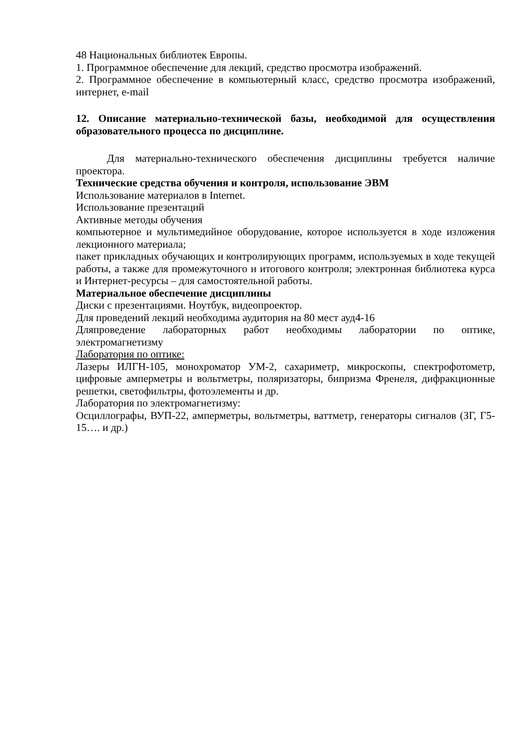48 Национальных библиотек Европы.
1. Программное обеспечение для лекций, средство просмотра изображений.
2. Программное обеспечение в компьютерный класс, средство просмотра изображений, интернет, e-mail
12. Описание материально-технической базы, необходимой для осуществления образовательного процесса по дисциплине.
Для материально-технического обеспечения дисциплины требуется наличие проектора.
Технические средства обучения и контроля, использование ЭВМ
Использование материалов в Internet.
Использование презентаций
Активные методы обучения
компьютерное и мультимедийное оборудование, которое используется в ходе изложения лекционного материала;
пакет прикладных обучающих и контролирующих программ, используемых в ходе текущей работы, а также для промежуточного и итогового контроля; электронная библиотека курса и Интернет-ресурсы – для самостоятельной работы.
Материальное обеспечение дисциплины
Диски с презентациями. Ноутбук, видеопроектор.
Для проведений лекций необходима аудитория на 80 мест ауд4-16
Дляпроведение лабораторных работ необходимы лаборатории по оптике, электромагнетизму
Лаборатория по оптике:
Лазеры ИЛГН-105, монохроматор УМ-2, сахариметр, микроскопы, спектрофотометр, цифровые амперметры и вольтметры, поляризаторы, бипризма Френеля, дифракционные решетки, светофильтры, фотоэлементы и др.
Лаборатория по электромагнетизму:
Осциллографы, ВУП-22, амперметры, вольтметры, ваттметр, генераторы сигналов (ЗГ, Г5-15…. и др.)